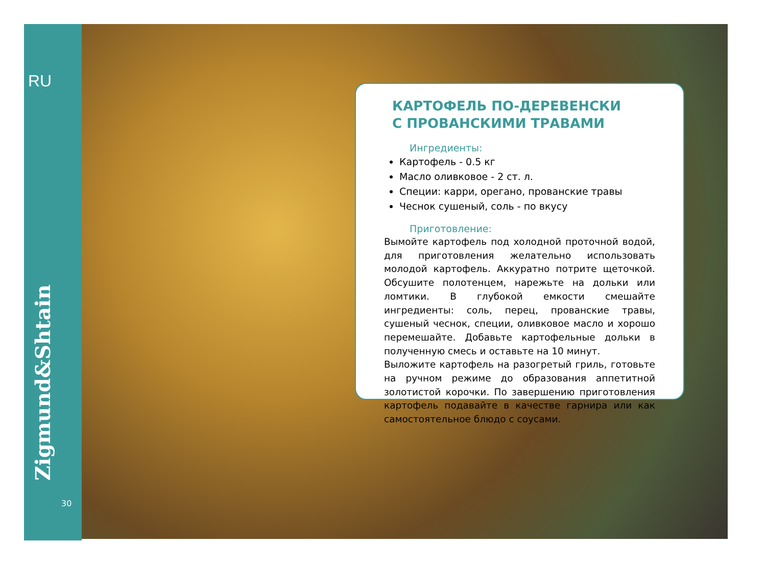RU
Zigmund&Shtain
30
КАРТОФЕЛЬ ПО-ДЕРЕВЕНСКИ
С ПРОВАНСКИМИ ТРАВАМИ
Ингредиенты:
Картофель - 0.5 кг
Масло оливковое - 2 ст. л.
Специи: карри, орегано, прованские травы
Чеснок сушеный, соль - по вкусу
Приготовление:
Вымойте картофель под холодной проточной водой, для приготовления желательно использовать молодой картофель. Аккуратно потрите щеточкой. Обсушите полотенцем, нарежьте на дольки или ломтики. В глубокой емкости смешайте ингредиенты: соль, перец, прованские травы, сушеный чеснок, специи, оливковое масло и хорошо перемешайте. Добавьте картофельные дольки в полученную смесь и оставьте на 10 минут.
Выложите картофель на разогретый гриль, готовьте на ручном режиме до образования аппетитной золотистой корочки. По завершению приготовления картофель подавайте в качестве гарнира или как самостоятельное блюдо с соусами.